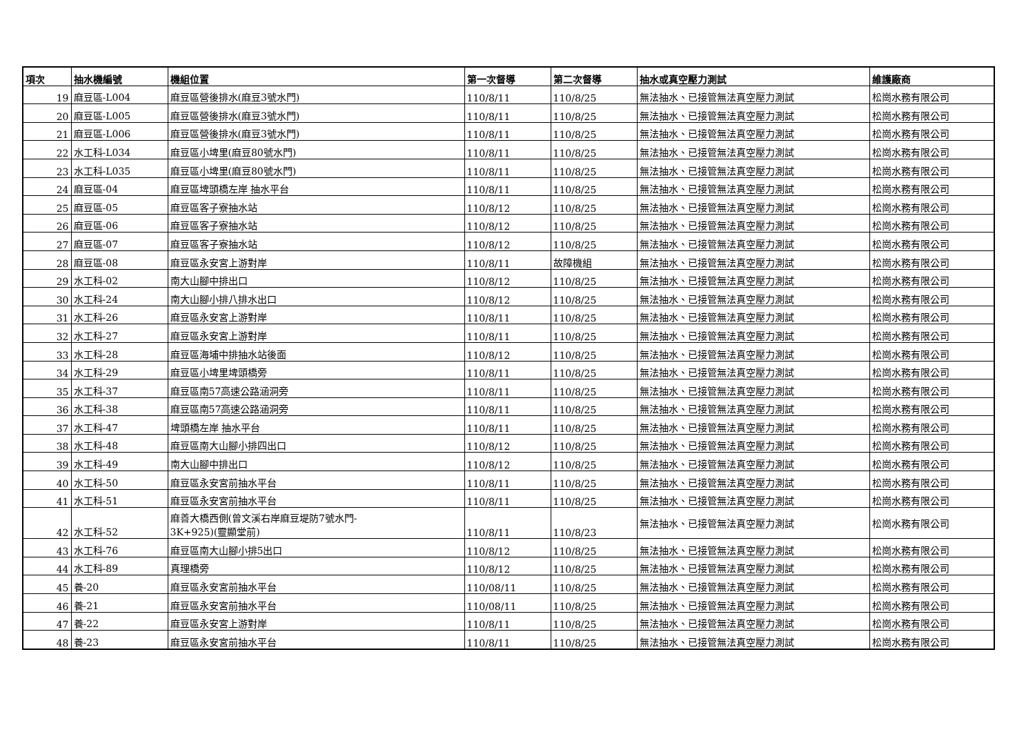| 項次 | 抽水機編號 | 機組位置 | 第一次督導 | 第二次督導 | 抽水或真空壓力測試 | 維護廠商 |
| --- | --- | --- | --- | --- | --- | --- |
| 19 | 麻豆區-L004 | 麻豆區營後排水(麻豆3號水門) | 110/8/11 | 110/8/25 | 無法抽水、已接管無法真空壓力測試 | 松崗水務有限公司 |
| 20 | 麻豆區-L005 | 麻豆區營後排水(麻豆3號水門) | 110/8/11 | 110/8/25 | 無法抽水、已接管無法真空壓力測試 | 松崗水務有限公司 |
| 21 | 麻豆區-L006 | 麻豆區營後排水(麻豆3號水門) | 110/8/11 | 110/8/25 | 無法抽水、已接管無法真空壓力測試 | 松崗水務有限公司 |
| 22 | 水工科-L034 | 麻豆區小埤里(麻豆80號水門) | 110/8/11 | 110/8/25 | 無法抽水、已接管無法真空壓力測試 | 松崗水務有限公司 |
| 23 | 水工科-L035 | 麻豆區小埤里(麻豆80號水門) | 110/8/11 | 110/8/25 | 無法抽水、已接管無法真空壓力測試 | 松崗水務有限公司 |
| 24 | 麻豆區-04 | 麻豆區埤頭橋左岸 抽水平台 | 110/8/11 | 110/8/25 | 無法抽水、已接管無法真空壓力測試 | 松崗水務有限公司 |
| 25 | 麻豆區-05 | 麻豆區客子寮抽水站 | 110/8/12 | 110/8/25 | 無法抽水、已接管無法真空壓力測試 | 松崗水務有限公司 |
| 26 | 麻豆區-06 | 麻豆區客子寮抽水站 | 110/8/12 | 110/8/25 | 無法抽水、已接管無法真空壓力測試 | 松崗水務有限公司 |
| 27 | 麻豆區-07 | 麻豆區客子寮抽水站 | 110/8/12 | 110/8/25 | 無法抽水、已接管無法真空壓力測試 | 松崗水務有限公司 |
| 28 | 麻豆區-08 | 麻豆區永安宮上游對岸 | 110/8/11 | 故障機組 | 無法抽水、已接管無法真空壓力測試 | 松崗水務有限公司 |
| 29 | 水工科-02 | 南大山腳中排出口 | 110/8/12 | 110/8/25 | 無法抽水、已接管無法真空壓力測試 | 松崗水務有限公司 |
| 30 | 水工科-24 | 南大山腳小排八排水出口 | 110/8/12 | 110/8/25 | 無法抽水、已接管無法真空壓力測試 | 松崗水務有限公司 |
| 31 | 水工科-26 | 麻豆區永安宮上游對岸 | 110/8/11 | 110/8/25 | 無法抽水、已接管無法真空壓力測試 | 松崗水務有限公司 |
| 32 | 水工科-27 | 麻豆區永安宮上游對岸 | 110/8/11 | 110/8/25 | 無法抽水、已接管無法真空壓力測試 | 松崗水務有限公司 |
| 33 | 水工科-28 | 麻豆區海埔中排抽水站後面 | 110/8/12 | 110/8/25 | 無法抽水、已接管無法真空壓力測試 | 松崗水務有限公司 |
| 34 | 水工科-29 | 麻豆區小埤里埤頭橋旁 | 110/8/11 | 110/8/25 | 無法抽水、已接管無法真空壓力測試 | 松崗水務有限公司 |
| 35 | 水工科-37 | 麻豆區南57高速公路涵洞旁 | 110/8/11 | 110/8/25 | 無法抽水、已接管無法真空壓力測試 | 松崗水務有限公司 |
| 36 | 水工科-38 | 麻豆區南57高速公路涵洞旁 | 110/8/11 | 110/8/25 | 無法抽水、已接管無法真空壓力測試 | 松崗水務有限公司 |
| 37 | 水工科-47 | 埤頭橋左岸 抽水平台 | 110/8/11 | 110/8/25 | 無法抽水、已接管無法真空壓力測試 | 松崗水務有限公司 |
| 38 | 水工科-48 | 麻豆區南大山腳小排四出口 | 110/8/12 | 110/8/25 | 無法抽水、已接管無法真空壓力測試 | 松崗水務有限公司 |
| 39 | 水工科-49 | 南大山腳中排出口 | 110/8/12 | 110/8/25 | 無法抽水、已接管無法真空壓力測試 | 松崗水務有限公司 |
| 40 | 水工科-50 | 麻豆區永安宮前抽水平台 | 110/8/11 | 110/8/25 | 無法抽水、已接管無法真空壓力測試 | 松崗水務有限公司 |
| 41 | 水工科-51 | 麻豆區永安宮前抽水平台 | 110/8/11 | 110/8/25 | 無法抽水、已接管無法真空壓力測試 | 松崗水務有限公司 |
| 42 | 水工科-52 | 麻善大橋西側(曾文溪右岸麻豆堤防7號水門- 3K+925)(靈顯堂前) | 110/8/11 | 110/8/23 | 無法抽水、已接管無法真空壓力測試 | 松崗水務有限公司 |
| 43 | 水工科-76 | 麻豆區南大山腳小排5出口 | 110/8/12 | 110/8/25 | 無法抽水、已接管無法真空壓力測試 | 松崗水務有限公司 |
| 44 | 水工科-89 | 真理橋旁 | 110/8/12 | 110/8/25 | 無法抽水、已接管無法真空壓力測試 | 松崗水務有限公司 |
| 45 | 養-20 | 麻豆區永安宮前抽水平台 | 110/08/11 | 110/8/25 | 無法抽水、已接管無法真空壓力測試 | 松崗水務有限公司 |
| 46 | 養-21 | 麻豆區永安宮前抽水平台 | 110/08/11 | 110/8/25 | 無法抽水、已接管無法真空壓力測試 | 松崗水務有限公司 |
| 47 | 養-22 | 麻豆區永安宮上游對岸 | 110/8/11 | 110/8/25 | 無法抽水、已接管無法真空壓力測試 | 松崗水務有限公司 |
| 48 | 養-23 | 麻豆區永安宮前抽水平台 | 110/8/11 | 110/8/25 | 無法抽水、已接管無法真空壓力測試 | 松崗水務有限公司 |